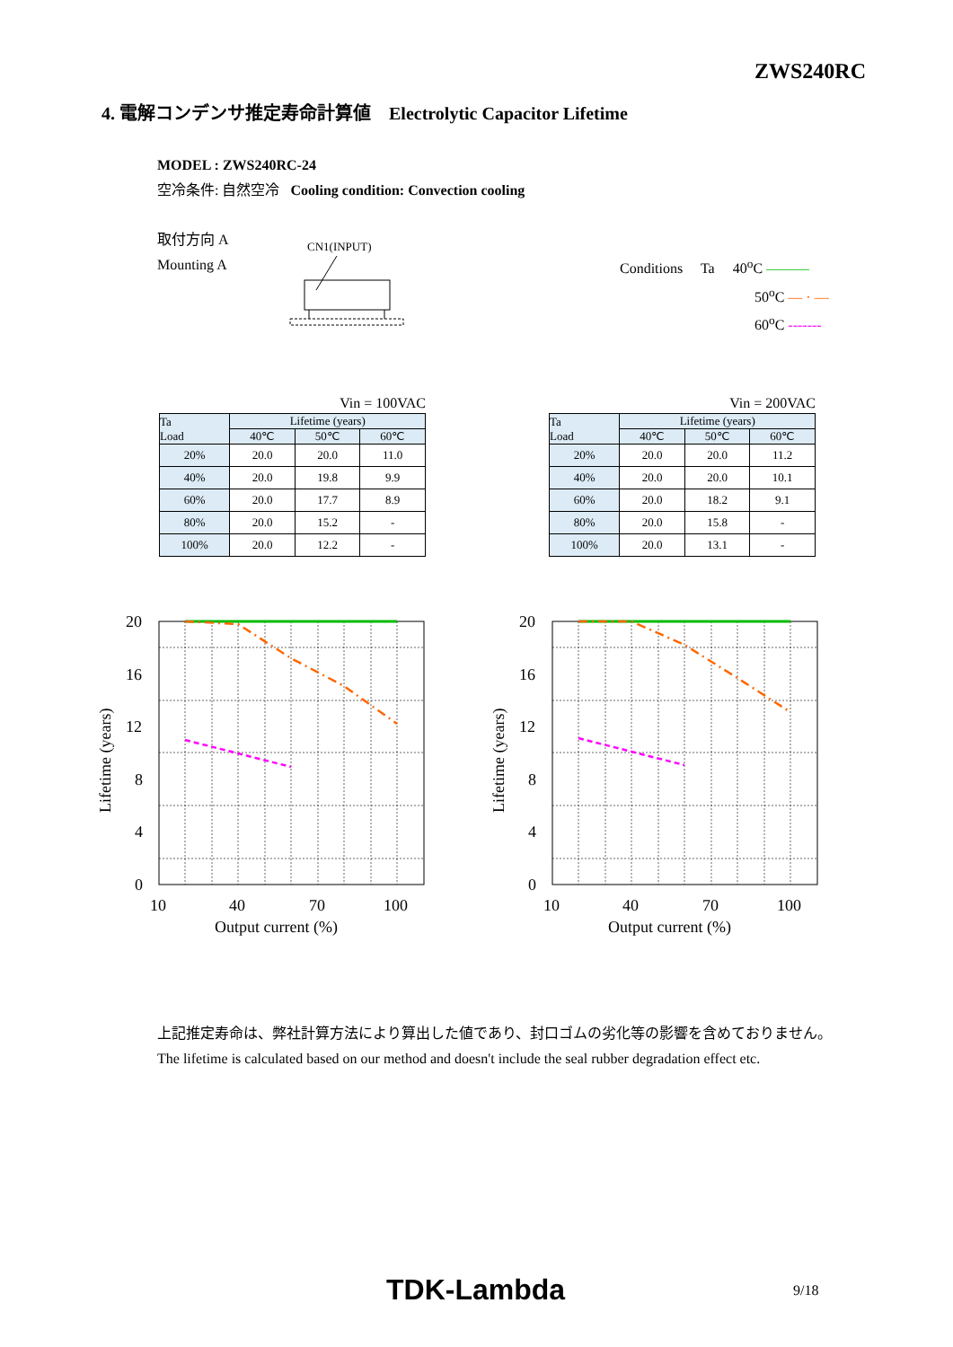ZWS240RC
4. 電解コンデンサ推定寿命計算値 Electrolytic Capacitor Lifetime
MODEL : ZWS240RC-24
空冷条件: 自然空冷 Cooling condition: Convection cooling
取付方向 A
Mounting A
CN1(INPUT)
Conditions Ta 40<sup>o</sup>C ———
50<sup>o</sup>C — · —
60<sup>o</sup>C -------
Vin = 100VAC
| Ta Load | Lifetime (years) | | |
| --- | --- | --- | --- |
| | 40℃ | 50℃ | 60℃ |
| 20% | 20.0 | 20.0 | 11.0 |
| 40% | 20.0 | 19.8 | 9.9 |
| 60% | 20.0 | 17.7 | 8.9 |
| 80% | 20.0 | 15.2 | - |
| 100% | 20.0 | 12.2 | - |
Vin = 200VAC
| Ta Load | Lifetime (years) | | |
| --- | --- | --- | --- |
| | 40℃ | 50℃ | 60℃ |
| 20% | 20.0 | 20.0 | 11.2 |
| 40% | 20.0 | 20.0 | 10.1 |
| 60% | 20.0 | 18.2 | 9.1 |
| 80% | 20.0 | 15.8 | - |
| 100% | 20.0 | 13.1 | - |
20
16
12
8
4
0
10
40
70
100
Output current (%)
Lifetime (years)
20
16
12
8
4
0
10
40
70
100
Output current (%)
Lifetime (years)
上記推定寿命は、弊社計算方法により算出した値であり、封口ゴムの劣化等の影響を含めておりません。
The lifetime is calculated based on our method and doesn't include the seal rubber degradation effect etc.
TDK-Lambda 9/18